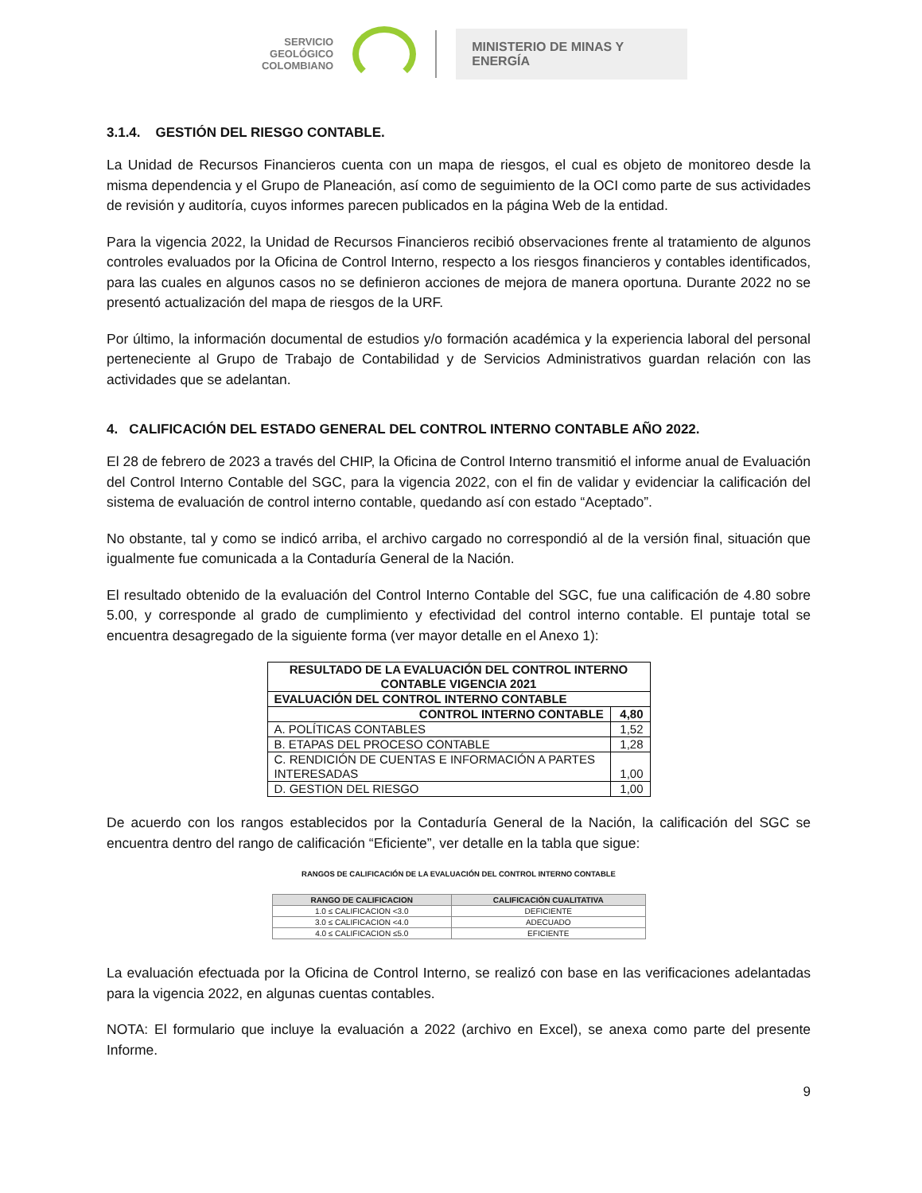SERVICIO
GEOLÓGICO
COLOMBIANO
MINISTERIO DE MINAS Y
ENERGÍA
3.1.4. GESTIÓN DEL RIESGO CONTABLE.
La Unidad de Recursos Financieros cuenta con un mapa de riesgos, el cual es objeto de monitoreo desde la misma dependencia y el Grupo de Planeación, así como de seguimiento de la OCI como parte de sus actividades de revisión y auditoría, cuyos informes parecen publicados en la página Web de la entidad.
Para la vigencia 2022, la Unidad de Recursos Financieros recibió observaciones frente al tratamiento de algunos controles evaluados por la Oficina de Control Interno, respecto a los riesgos financieros y contables identificados, para las cuales en algunos casos no se definieron acciones de mejora de manera oportuna. Durante 2022 no se presentó actualización del mapa de riesgos de la URF.
Por último, la información documental de estudios y/o formación académica y la experiencia laboral del personal perteneciente al Grupo de Trabajo de Contabilidad y de Servicios Administrativos guardan relación con las actividades que se adelantan.
4. CALIFICACIÓN DEL ESTADO GENERAL DEL CONTROL INTERNO CONTABLE AÑO 2022.
El 28 de febrero de 2023 a través del CHIP, la Oficina de Control Interno transmitió el informe anual de Evaluación del Control Interno Contable del SGC, para la vigencia 2022, con el fin de validar y evidenciar la calificación del sistema de evaluación de control interno contable, quedando así con estado “Aceptado”.
No obstante, tal y como se indicó arriba, el archivo cargado no correspondió al de la versión final, situación que igualmente fue comunicada a la Contaduría General de la Nación.
El resultado obtenido de la evaluación del Control Interno Contable del SGC, fue una calificación de 4.80 sobre 5.00, y corresponde al grado de cumplimiento y efectividad del control interno contable. El puntaje total se encuentra desagregado de la siguiente forma (ver mayor detalle en el Anexo 1):
| RESULTADO DE LA EVALUACIÓN DEL CONTROL INTERNO CONTABLE VIGENCIA 2021 | |
| --- | --- |
| EVALUACIÓN DEL CONTROL INTERNO CONTABLE | |
| CONTROL INTERNO CONTABLE | 4,80 |
| A. POLÍTICAS CONTABLES | 1,52 |
| B. ETAPAS DEL PROCESO CONTABLE | 1,28 |
| C. RENDICIÓN DE CUENTAS E INFORMACIÓN A PARTES INTERESADAS | 1,00 |
| D. GESTION DEL RIESGO | 1,00 |
De acuerdo con los rangos establecidos por la Contaduría General de la Nación, la calificación del SGC se encuentra dentro del rango de calificación “Eficiente”, ver detalle en la tabla que sigue:
RANGOS DE CALIFICACIÓN DE LA EVALUACIÓN DEL CONTROL INTERNO CONTABLE
| RANGO DE CALIFICACION | CALIFICACIÓN CUALITATIVA |
| --- | --- |
| 1.0 ≤ CALIFICACION <3.0 | DEFICIENTE |
| 3.0 ≤ CALIFICACION <4.0 | ADECUADO |
| 4.0 ≤ CALIFICACION ≤5.0 | EFICIENTE |
La evaluación efectuada por la Oficina de Control Interno, se realizó con base en las verificaciones adelantadas para la vigencia 2022, en algunas cuentas contables.
NOTA: El formulario que incluye la evaluación a 2022 (archivo en Excel), se anexa como parte del presente Informe.
9